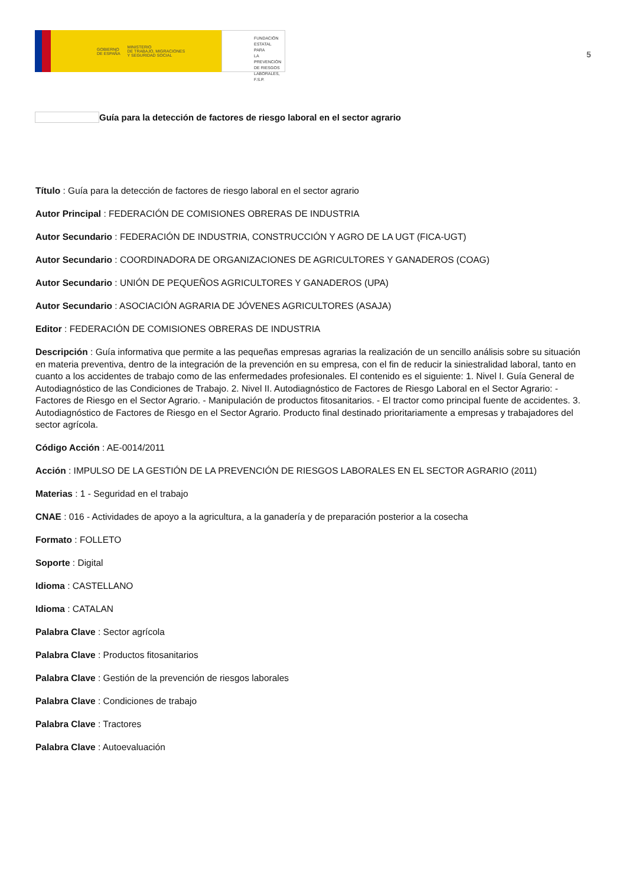GOBIERNO
DE ESPAÑA
MINISTERIO
DE TRABAJO, MIGRACIONES
Y SEGURIDAD SOCIAL
FUNDACIÓN
ESTATAL PARA
LA PREVENCIÓN
DE RIESGOS
LABORALES, F.S.P.
5
Guía para la detección de factores de riesgo laboral en el sector agrario
Título : Guía para la detección de factores de riesgo laboral en el sector agrario
Autor Principal : FEDERACIÓN DE COMISIONES OBRERAS DE INDUSTRIA
Autor Secundario : FEDERACIÓN DE INDUSTRIA, CONSTRUCCIÓN Y AGRO DE LA UGT (FICA-UGT)
Autor Secundario : COORDINADORA DE ORGANIZACIONES DE AGRICULTORES Y GANADEROS (COAG)
Autor Secundario : UNIÓN DE PEQUEÑOS AGRICULTORES Y GANADEROS (UPA)
Autor Secundario : ASOCIACIÓN AGRARIA DE JÓVENES AGRICULTORES (ASAJA)
Editor : FEDERACIÓN DE COMISIONES OBRERAS DE INDUSTRIA
Descripción : Guía informativa que permite a las pequeñas empresas agrarias la realización de un sencillo análisis sobre su situación en materia preventiva, dentro de la integración de la prevención en su empresa, con el fin de reducir la siniestralidad laboral, tanto en cuanto a los accidentes de trabajo como de las enfermedades profesionales. El contenido es el siguiente: 1. Nivel I. Guía General de Autodiagnóstico de las Condiciones de Trabajo. 2. Nivel II. Autodiagnóstico de Factores de Riesgo Laboral en el Sector Agrario: - Factores de Riesgo en el Sector Agrario. - Manipulación de productos fitosanitarios. - El tractor como principal fuente de accidentes. 3. Autodiagnóstico de Factores de Riesgo en el Sector Agrario. Producto final destinado prioritariamente a empresas y trabajadores del sector agrícola.
Código Acción : AE-0014/2011
Acción : IMPULSO DE LA GESTIÓN DE LA PREVENCIÓN DE RIESGOS LABORALES EN EL SECTOR AGRARIO (2011)
Materias : 1 - Seguridad en el trabajo
CNAE : 016 - Actividades de apoyo a la agricultura, a la ganadería y de preparación posterior a la cosecha
Formato : FOLLETO
Soporte : Digital
Idioma : CASTELLANO
Idioma : CATALAN
Palabra Clave : Sector agrícola
Palabra Clave : Productos fitosanitarios
Palabra Clave : Gestión de la prevención de riesgos laborales
Palabra Clave : Condiciones de trabajo
Palabra Clave : Tractores
Palabra Clave : Autoevaluación